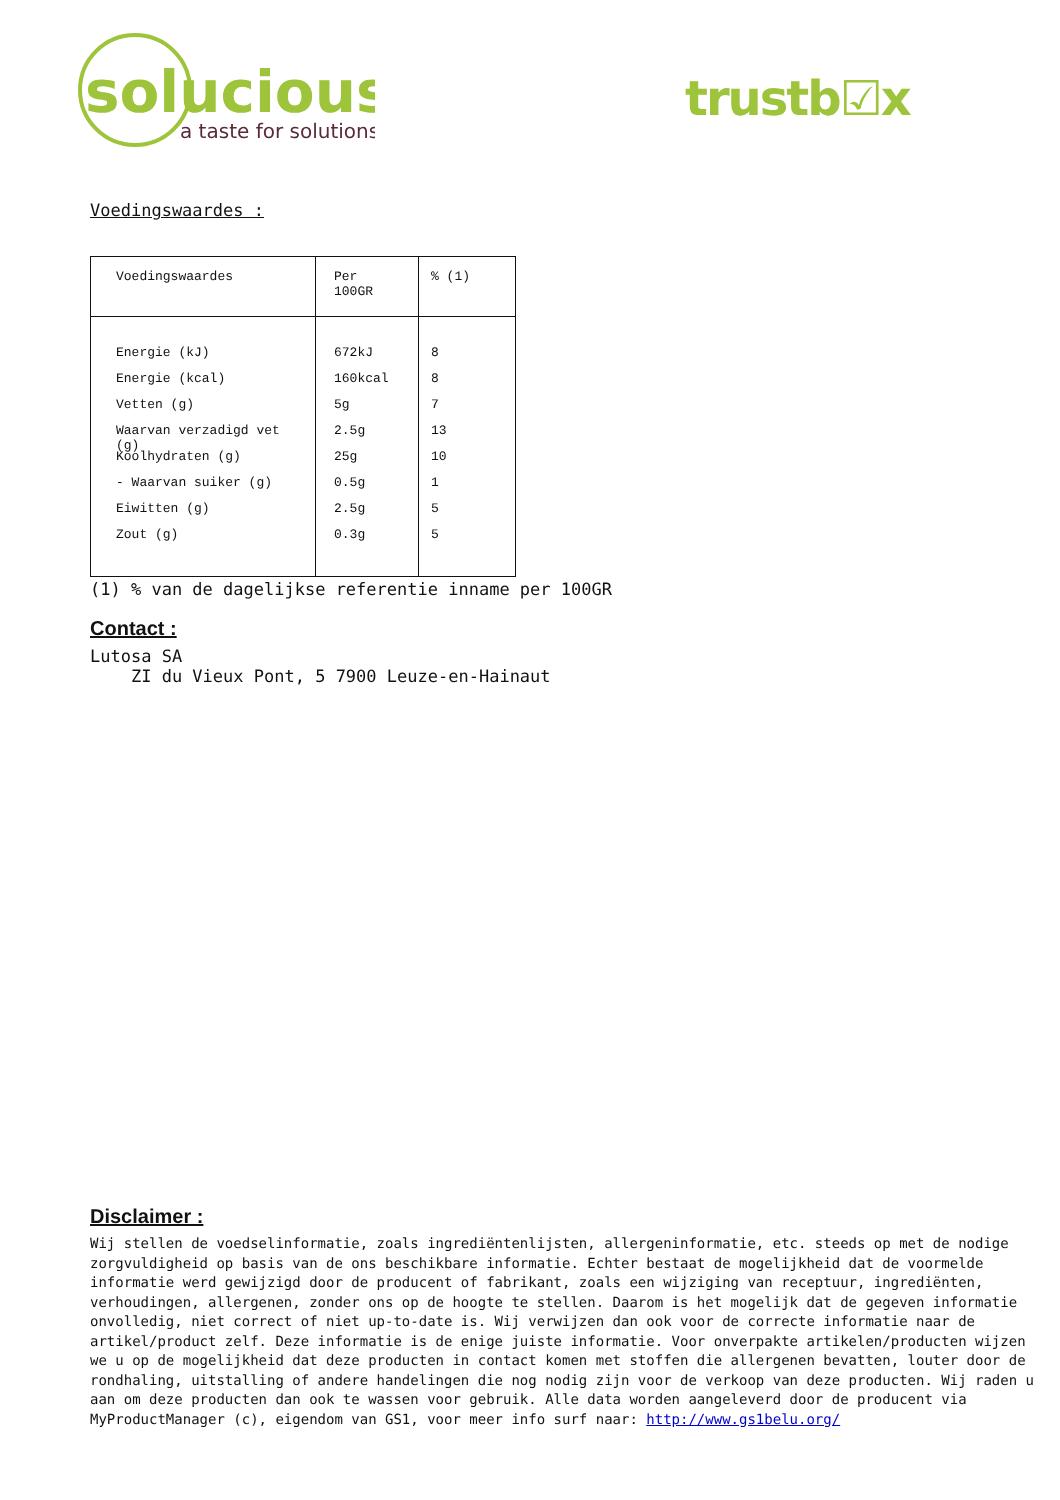solucious
a taste for solutions
trustb☑x
Voedingswaardes :
| Voedingswaardes | Per 100GR | % (1) |
| Energie (kJ) Energie (kcal) Vetten (g) Waarvan verzadigd vet (g) Koolhydraten (g) - Waarvan suiker (g) Eiwitten (g) Zout (g) | 672kJ 160kcal 5g 2.5g 25g 0.5g 2.5g 0.3g | 8 8 7 13 10 1 5 5 |
(1) % van de dagelijkse referentie inname per 100GR
Contact :
Lutosa SA
ZI du Vieux Pont, 5 7900 Leuze-en-Hainaut
Disclaimer :
Wij stellen de voedselinformatie, zoals ingrediëntenlijsten, allergeninformatie, etc. steeds op met de nodige zorgvuldigheid op basis van de ons beschikbare informatie. Echter bestaat de mogelijkheid dat de voormelde informatie werd gewijzigd door de producent of fabrikant, zoals een wijziging van receptuur, ingrediënten, verhoudingen, allergenen, zonder ons op de hoogte te stellen. Daarom is het mogelijk dat de gegeven informatie onvolledig, niet correct of niet up-to-date is. Wij verwijzen dan ook voor de correcte informatie naar de artikel/product zelf. Deze informatie is de enige juiste informatie. Voor onverpakte artikelen/producten wijzen we u op de mogelijkheid dat deze producten in contact komen met stoffen die allergenen bevatten, louter door de rondhaling, uitstalling of andere handelingen die nog nodig zijn voor de verkoop van deze producten. Wij raden u aan om deze producten dan ook te wassen voor gebruik. Alle data worden aangeleverd door de producent via MyProductManager (c), eigendom van GS1, voor meer info surf naar: http://www.gs1belu.org/